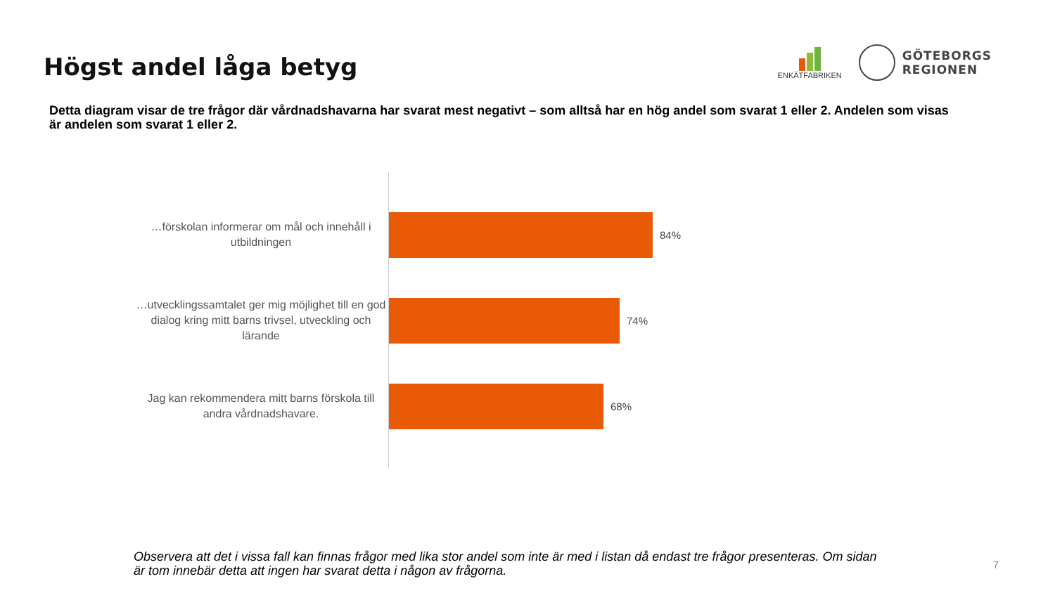Högst andel låga betyg
ENKÄTFABRIKEN
GÖTEBORGS
REGIONEN
Detta diagram visar de tre frågor där vårdnadshavarna har svarat mest negativt – som alltså har en hög andel som svarat 1 eller 2. Andelen som visas är andelen som svarat 1 eller 2.
…förskolan informerar om mål och innehåll i utbildningen
…utvecklingssamtalet ger mig möjlighet till en god dialog kring mitt barns trivsel, utveckling och lärande
Jag kan rekommendera mitt barns förskola till andra vårdnadshavare.
84%
74%
68%
Observera att det i vissa fall kan finnas frågor med lika stor andel som inte är med i listan då endast tre frågor presenteras. Om sidan är tom innebär detta att ingen har svarat detta i någon av frågorna.
7